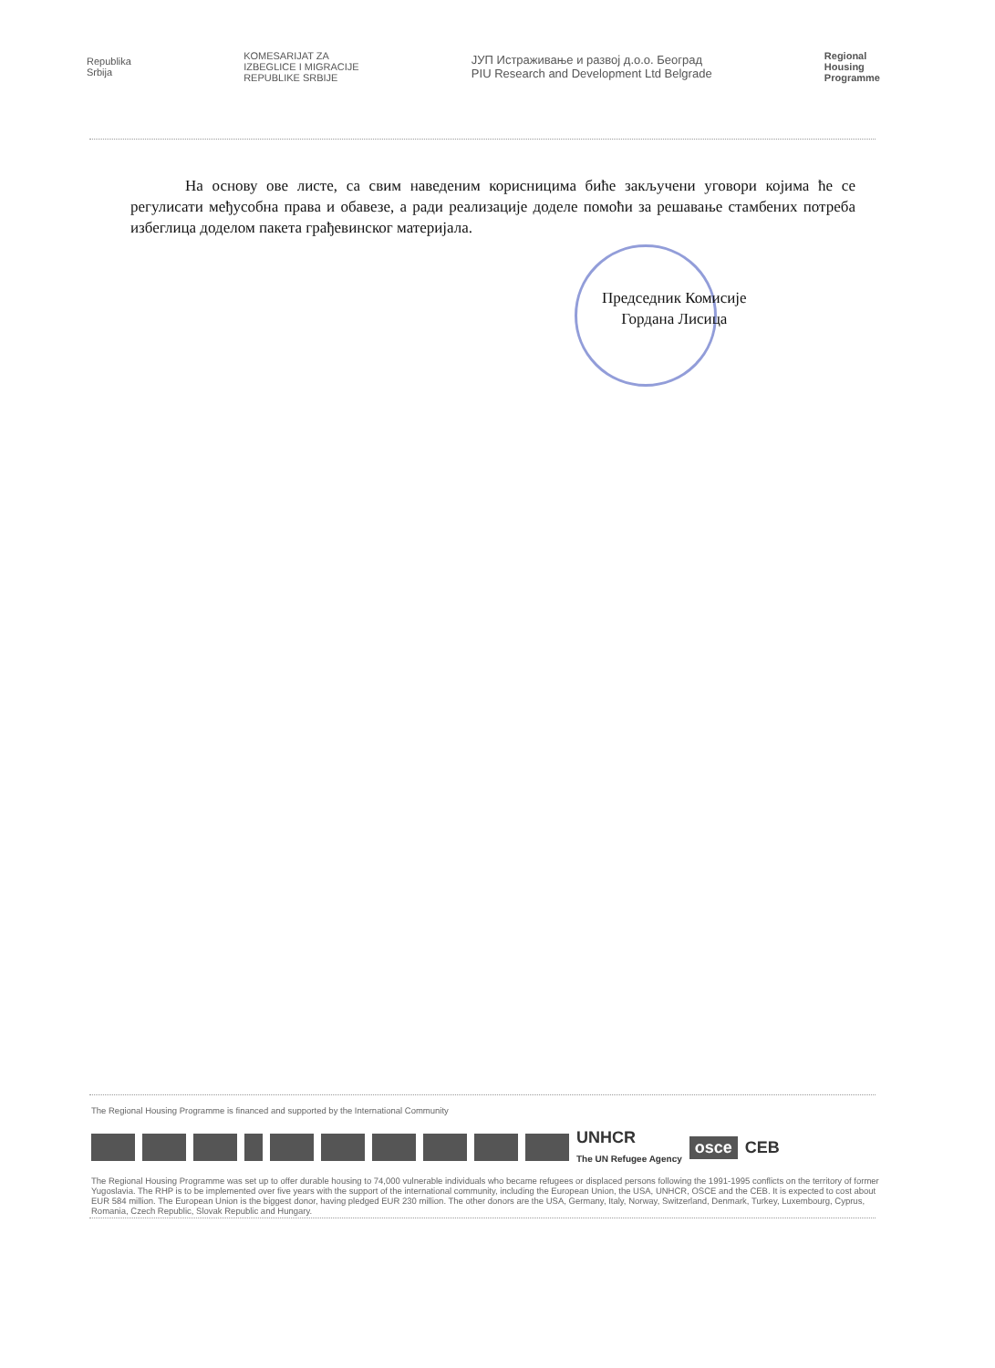Republika
Srbija
KOMESARIJAT ZA
IZBEGLICE I MIGRACIJE
REPUBLIKE SRBIJE
ЈУП Истраживање и развој д.о.о. Београд
PIU Research and Development Ltd Belgrade
Regional
Housing
Programme
На основу ове листе, са свим наведеним корисницима биће закључени уговори којима ће се регулисати међусобна права и обавезе, а ради реализације доделе помоћи за решавање стамбених потреба избеглица доделом пакета грађевинског материјала.
Председник Комисије
Гордана Лисица
The Regional Housing Programme is financed and supported by the International Community
UNHCR
The UN Refugee Agency
osce CEB
The Regional Housing Programme was set up to offer durable housing to 74,000 vulnerable individuals who became refugees or displaced persons following the 1991-1995 conflicts on the territory of former Yugoslavia. The RHP is to be implemented over five years with the support of the international community, including the European Union, the USA, UNHCR, OSCE and the CEB. It is expected to cost about EUR 584 million. The European Union is the biggest donor, having pledged EUR 230 million. The other donors are the USA, Germany, Italy, Norway, Switzerland, Denmark, Turkey, Luxembourg, Cyprus, Romania, Czech Republic, Slovak Republic and Hungary.